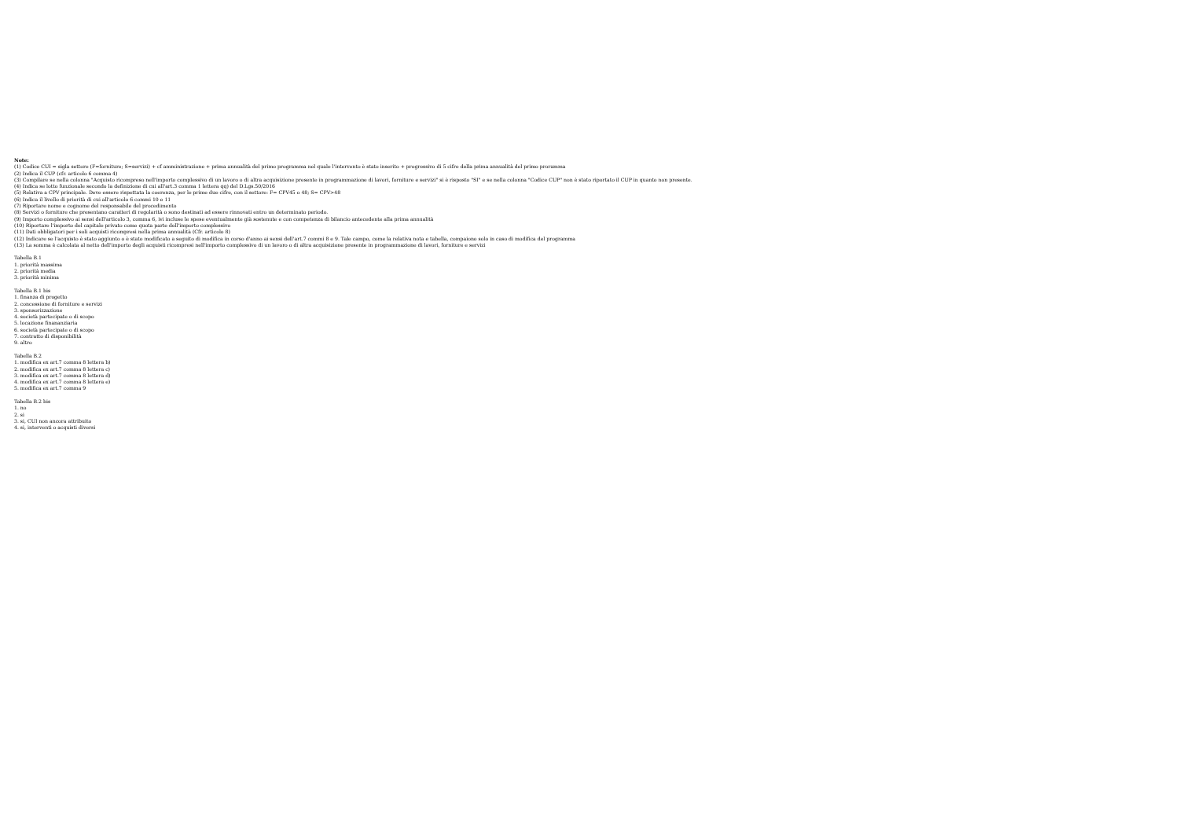Note:
(1) Codice CUI = sigla settore (F=forniture; S=servizi) + cf amministrazione + prima annualità del primo programma nel quale l'intervento è stato inserito + progressivo di 5 cifre della prima annualità del primo proramma
(2) Indica il CUP (cfr. articolo 6 comma 4)
(3) Compilare se nella colonna "Acquisto ricompreso nell'importo complessivo di un lavoro o di altra acquisizione presente in programmazione di lavori, forniture e servizi" si è risposto "SI" e se nella colonna "Codice CUP" non è stato riportato il CUP in quanto non presente.
(4) Indica se lotto funzionale secondo la definizione di cui all'art.3 comma 1 lettera qq) del D.Lgs.50/2016
(5) Relativa a CPV principale. Deve essere rispettata la coerenza, per le prime due cifre, con il settore: F= CPV45 o 48; S= CPV>48
(6) Indica il livello di priorità di cui all'articolo 6 commi 10 e 11
(7) Riportare nome e cognome del responsabile del procedimento
(8) Servizi o forniture che presentano caratteri di regolarità o sono destinati ad essere rinnovati entro un determinato periodo.
(9) Importo complessivo ai sensi dell'articolo 3, comma 6, ivi incluse le spese eventualmente già sostenute e con competenza di bilancio antecedente alla prima annualità
(10) Riportare l'importo del capitale privato come quota parte dell'importo complessivo
(11) Dati obbligatori per i soli acquisti ricompresi nella prima annualità (Cfr. articolo 8)
(12) Indicare se l'acquisto è stato aggiunto o è stato modificato a seguito di modifica in corso d'anno ai sensi dell'art.7 commi 8 e 9. Tale campo, come la relativa nota e tabella, compaiono solo in caso di modifica del programma
(13) La somma è calcolata al netto dell'importo degli acquisti ricompresi nell'importo complessivo di un lavoro o di altra acquisizione presente in programmazione di lavori, forniture e servizi
Tabella B.1
1. priorità massima
2. priorità media
3. priorità minima
Tabella B.1 bis
1. finanza di progetto
2. concessione di forniture e servizi
3. sponsorizzazione
4. società partecipate o di scopo
5. locazione finananziaria
6. società partecipate o di scopo
7. contratto di disponibilità
9. altro
Tabella B.2
1. modifica ex art.7 comma 8 lettera b)
2. modifica ex art.7 comma 8 lettera c)
3. modifica ex art.7 comma 8 lettera d)
4. modifica ex art.7 comma 8 lettera e)
5. modifica ex art.7 comma 9
Tabella B.2 bis
1. no
2. si
3. si, CUI non ancora attribuito
4. si, interventi o acquisti diversi